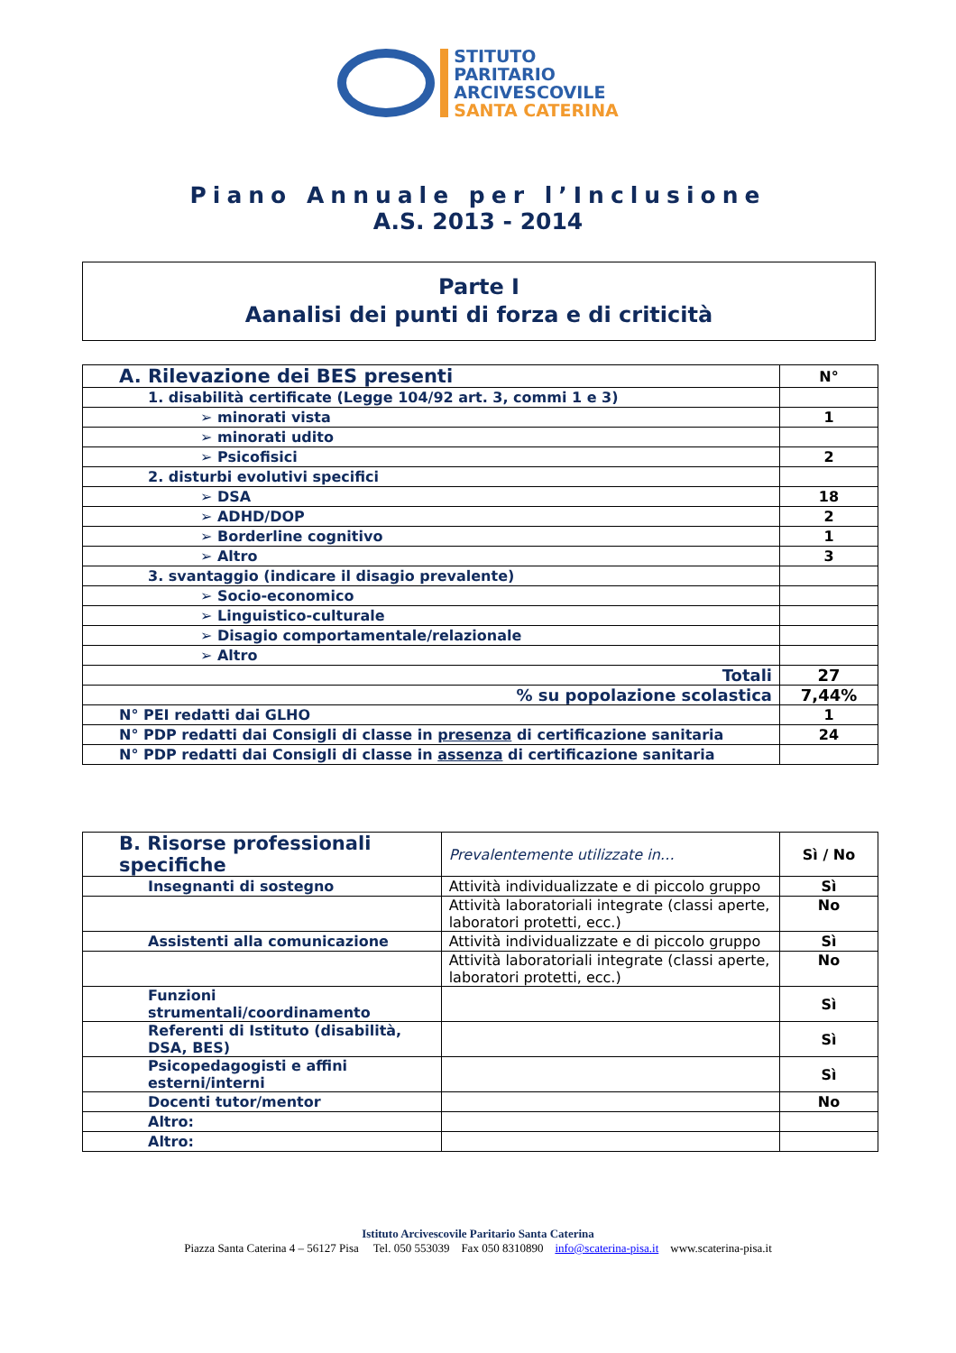STITUTO
PARITARIO
ARCIVESCOVILE
SANTA CATERINA
Piano Annuale per l’Inclusione
A.S. 2013 - 2014
Parte I
Aanalisi dei punti di forza e di criticità
| A. Rilevazione dei BES presenti | N° |
| --- | --- |
| 1. disabilità certificate (Legge 104/92 art. 3, commi 1 e 3) | |
| ➢ minorati vista | 1 |
| ➢ minorati udito | |
| ➢ Psicofisici | 2 |
| 2. disturbi evolutivi specifici | |
| ➢ DSA | 18 |
| ➢ ADHD/DOP | 2 |
| ➢ Borderline cognitivo | 1 |
| ➢ Altro | 3 |
| 3. svantaggio (indicare il disagio prevalente) | |
| ➢ Socio-economico | |
| ➢ Linguistico-culturale | |
| ➢ Disagio comportamentale/relazionale | |
| ➢ Altro | |
| Totali | 27 |
| % su popolazione scolastica | 7,44% |
| N° PEI redatti dai GLHO | 1 |
| N° PDP redatti dai Consigli di classe in presenza di certificazione sanitaria | 24 |
| N° PDP redatti dai Consigli di classe in assenza di certificazione sanitaria | |
| B. Risorse professionali specifiche | Prevalentemente utilizzate in… | Sì / No |
| --- | --- | --- |
| Insegnanti di sostegno | Attività individualizzate e di piccolo gruppo | Sì |
| | Attività laboratoriali integrate (classi aperte, laboratori protetti, ecc.) | No |
| Assistenti alla comunicazione | Attività individualizzate e di piccolo gruppo | Sì |
| | Attività laboratoriali integrate (classi aperte, laboratori protetti, ecc.) | No |
| Funzioni strumentali/coordinamento | | Sì |
| Referenti di Istituto (disabilità, DSA, BES) | | Sì |
| Psicopedagogisti e affini esterni/interni | | Sì |
| Docenti tutor/mentor | | No |
| Altro: | | |
| Altro: | | |
Istituto Arcivescovile Paritario Santa Caterina
Piazza Santa Caterina 4 – 56127 Pisa Tel. 050 553039 Fax 050 8310890 info@scaterina-pisa.it www.scaterina-pisa.it